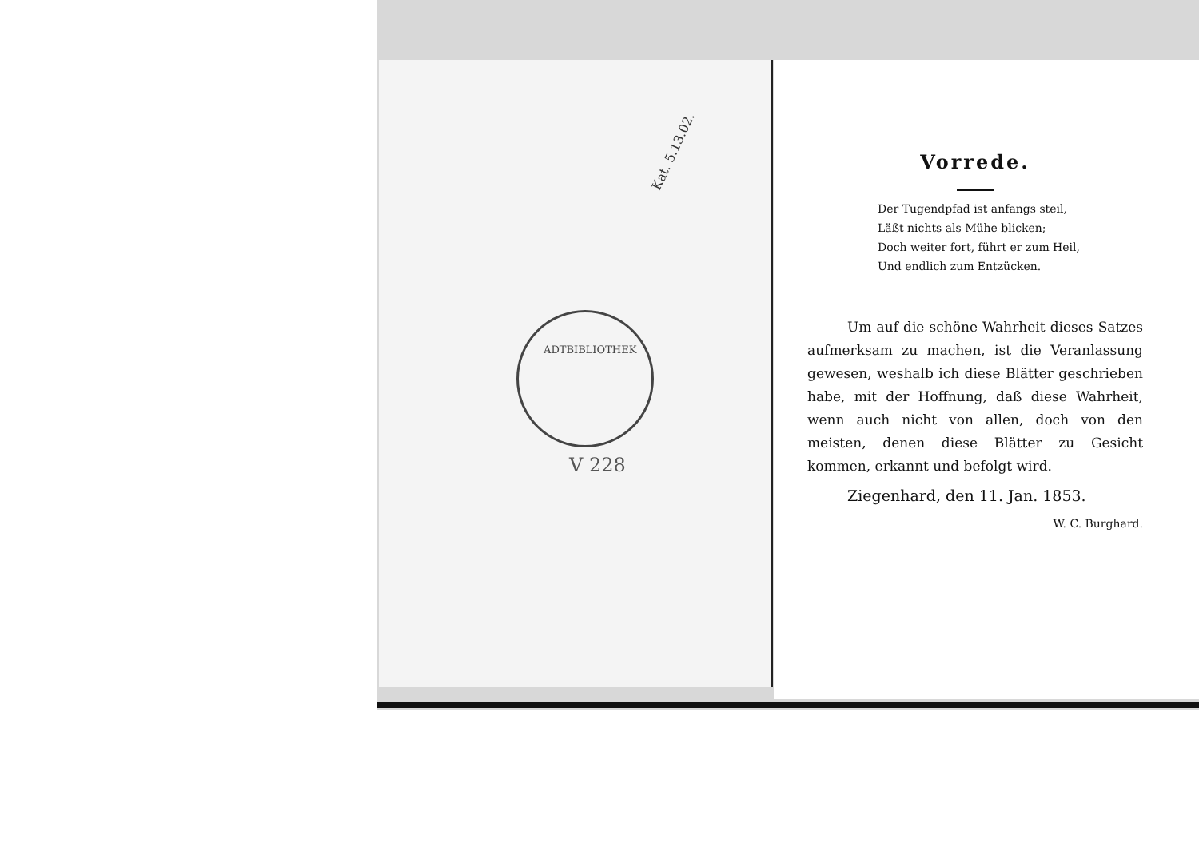Kat. 5.13.02.
ADTBIBLIOTHEK
V 228
Vorrede.
Der Tugendpfad ist anfangs steil,
Läßt nichts als Mühe blicken;
Doch weiter fort, führt er zum Heil,
Und endlich zum Entzücken.
Um auf die schöne Wahrheit dieses Satzes aufmerksam zu machen, ist die Veranlassung gewesen, weshalb ich diese Blätter geschrieben habe, mit der Hoffnung, daß diese Wahrheit, wenn auch nicht von allen, doch von den meisten, denen diese Blätter zu Gesicht kommen, erkannt und befolgt wird.
Ziegenhard, den 11. Jan. 1853.
W. C. Burghard.